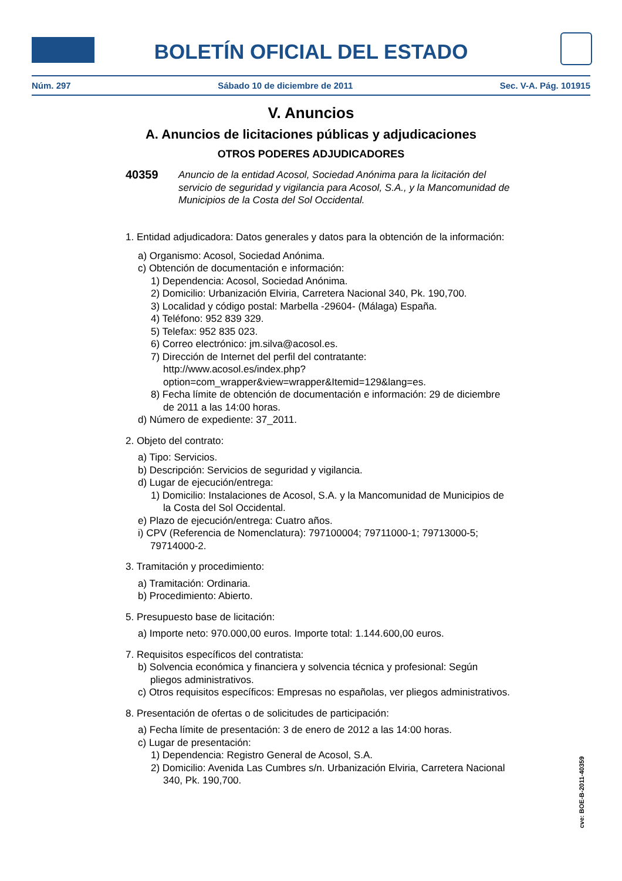BOLETÍN OFICIAL DEL ESTADO
Núm. 297 Sábado 10 de diciembre de 2011 Sec. V-A. Pág. 101915
V. Anuncios
A. Anuncios de licitaciones públicas y adjudicaciones
OTROS PODERES ADJUDICADORES
40359 Anuncio de la entidad Acosol, Sociedad Anónima para la licitación del servicio de seguridad y vigilancia para Acosol, S.A., y la Mancomunidad de Municipios de la Costa del Sol Occidental.
1. Entidad adjudicadora: Datos generales y datos para la obtención de la información:
a) Organismo: Acosol, Sociedad Anónima.
c) Obtención de documentación e información:
1) Dependencia: Acosol, Sociedad Anónima.
2) Domicilio: Urbanización Elviria, Carretera Nacional 340, Pk. 190,700.
3) Localidad y código postal: Marbella -29604- (Málaga) España.
4) Teléfono: 952 839 329.
5) Telefax: 952 835 023.
6) Correo electrónico: jm.silva@acosol.es.
7) Dirección de Internet del perfil del contratante: http://www.acosol.es/index.php?option=com_wrapper&view=wrapper&Itemid=129&lang=es.
8) Fecha límite de obtención de documentación e información: 29 de diciembre de 2011 a las 14:00 horas.
d) Número de expediente: 37_2011.
2. Objeto del contrato:
a) Tipo: Servicios.
b) Descripción: Servicios de seguridad y vigilancia.
d) Lugar de ejecución/entrega:
1) Domicilio: Instalaciones de Acosol, S.A. y la Mancomunidad de Municipios de la Costa del Sol Occidental.
e) Plazo de ejecución/entrega: Cuatro años.
i) CPV (Referencia de Nomenclatura): 797100004; 79711000-1; 79713000-5; 79714000-2.
3. Tramitación y procedimiento:
a) Tramitación: Ordinaria.
b) Procedimiento: Abierto.
5. Presupuesto base de licitación:
a) Importe neto: 970.000,00 euros. Importe total: 1.144.600,00 euros.
7. Requisitos específicos del contratista:
b) Solvencia económica y financiera y solvencia técnica y profesional: Según pliegos administrativos.
c) Otros requisitos específicos: Empresas no españolas, ver pliegos administrativos.
8. Presentación de ofertas o de solicitudes de participación:
a) Fecha límite de presentación: 3 de enero de 2012 a las 14:00 horas.
c) Lugar de presentación:
1) Dependencia: Registro General de Acosol, S.A.
2) Domicilio: Avenida Las Cumbres s/n. Urbanización Elviria, Carretera Nacional 340, Pk. 190,700.
cve: BOE-B-2011-40359